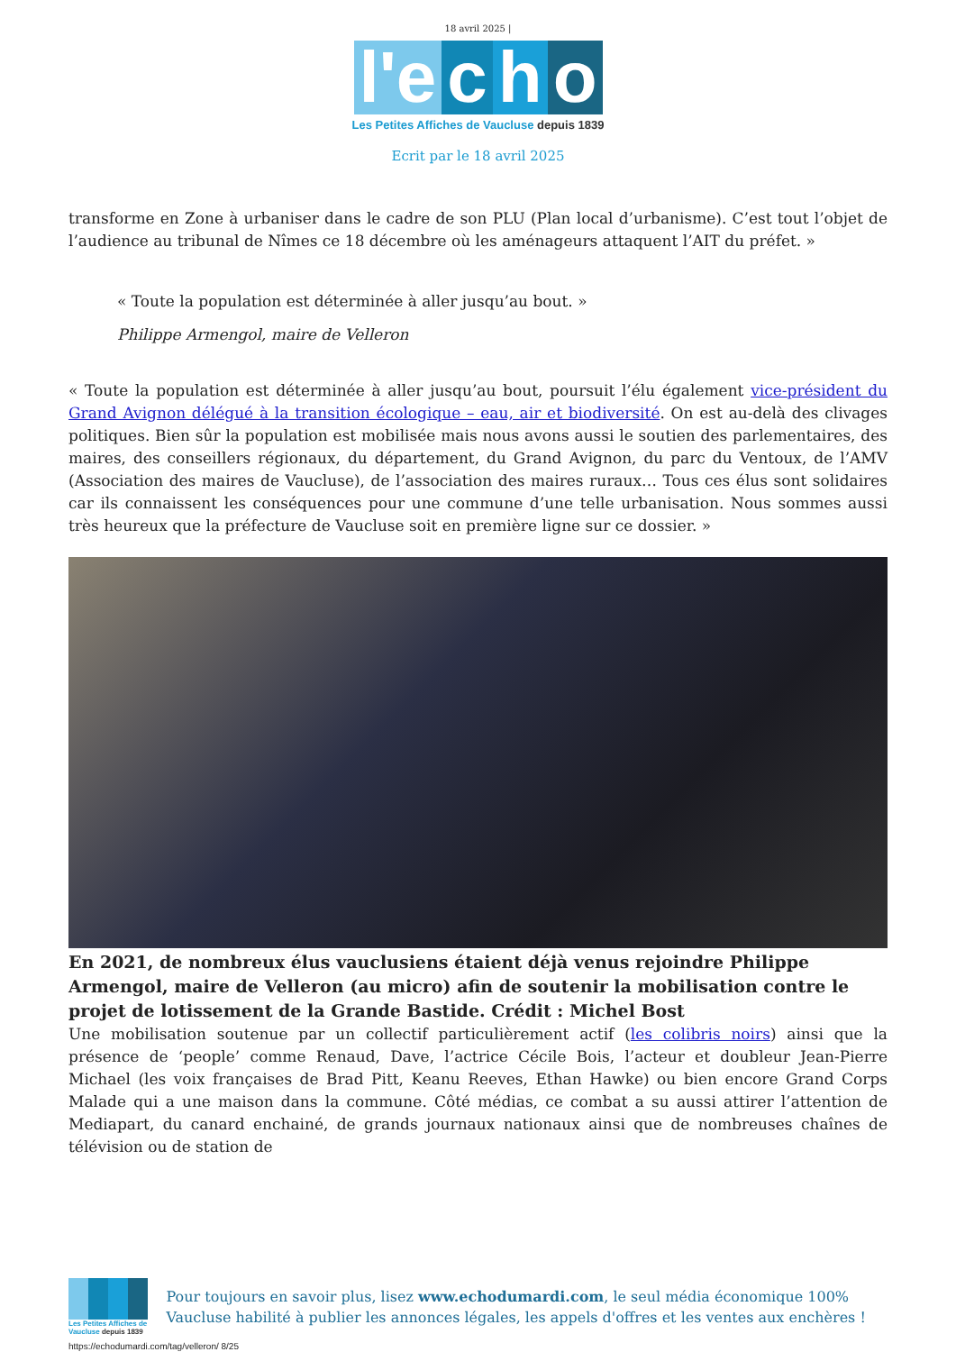18 avril 2025 |
l'e c h o
Les Petites Affiches de Vaucluse depuis 1839
Ecrit par le 18 avril 2025
transforme en Zone à urbaniser dans le cadre de son PLU (Plan local d’urbanisme). C’est tout l’objet de l’audience au tribunal de Nîmes ce 18 décembre où les aménageurs attaquent l’AIT du préfet. »
« Toute la population est déterminée à aller jusqu’au bout. »
Philippe Armengol, maire de Velleron
« Toute la population est déterminée à aller jusqu’au bout, poursuit l’élu également vice-président du Grand Avignon délégué à la transition écologique – eau, air et biodiversité. On est au-delà des clivages politiques. Bien sûr la population est mobilisée mais nous avons aussi le soutien des parlementaires, des maires, des conseillers régionaux, du département, du Grand Avignon, du parc du Ventoux, de l’AMV (Association des maires de Vaucluse), de l’association des maires ruraux… Tous ces élus sont solidaires car ils connaissent les conséquences pour une commune d’une telle urbanisation. Nous sommes aussi très heureux que la préfecture de Vaucluse soit en première ligne sur ce dossier. »
En 2021, de nombreux élus vauclusiens étaient déjà venus rejoindre Philippe Armengol, maire de Velleron (au micro) afin de soutenir la mobilisation contre le projet de lotissement de la Grande Bastide. Crédit : Michel Bost
Une mobilisation soutenue par un collectif particulièrement actif (les colibris noirs) ainsi que la présence de ‘people’ comme Renaud, Dave, l’actrice Cécile Bois, l’acteur et doubleur Jean-Pierre Michael (les voix françaises de Brad Pitt, Keanu Reeves, Ethan Hawke) ou bien encore Grand Corps Malade qui a une maison dans la commune. Côté médias, ce combat a su aussi attirer l’attention de Mediapart, du canard enchainé, de grands journaux nationaux ainsi que de nombreuses chaînes de télévision ou de station de
Les Petites Affiches de Vaucluse depuis 1839
Pour toujours en savoir plus, lisez www.echodumardi.com, le seul média économique 100% Vaucluse habilité à publier les annonces légales, les appels d'offres et les ventes aux enchères !
https://echodumardi.com/tag/velleron/ 8/25